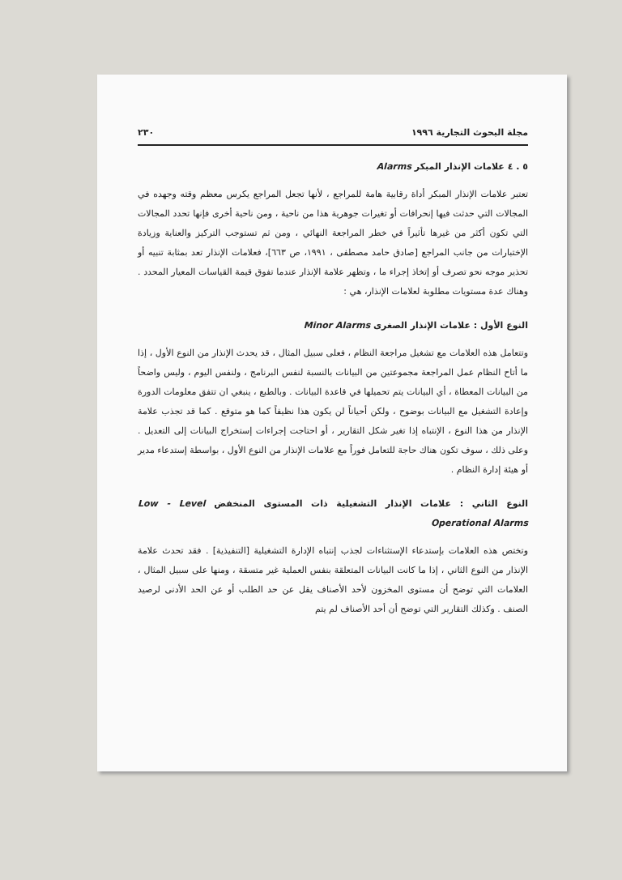مجلة البحوث التجارية ١٩٩٦ ٢٣٠
٥ . ٤ علامات الإنذار المبكر Alarms
تعتبر علامات الإنذار المبكر أداة رقابية هامة للمراجع ، لأنها تجعل المراجع يكرس معظم وقته وجهده في المجالات التي حدثت فيها إنحرافات أو تغيرات جوهرية هذا من ناحية ، ومن ناحية أخرى فإنها تحدد المجالات التي تكون أكثر من غيرها تأثيراً في خطر المراجعة النهائي ، ومن ثم تستوجب التركيز والعناية وزيادة الإختبارات من جانب المراجع [صادق حامد مصطفى ، ١٩٩١، ص ٦٦٣]، فعلامات الإنذار تعد بمثابة تنبيه أو تحذير موجه نحو تصرف أو إتخاذ إجراء ما ، وتظهر علامة الإنذار عندما تفوق قيمة القياسات المعيار المحدد . وهناك عدة مستويات مطلوبة لعلامات الإنذار، هي :
النوع الأول : علامات الإنذار الصغرى Minor Alarms
وتتعامل هذه العلامات مع تشغيل مراجعة النظام ، فعلى سبيل المثال ، قد يحدث الإنذار من النوع الأول ، إذا ما أتاح النظام عمل المراجعة مجموعتين من البيانات بالنسبة لنفس البرنامج ، ولنفس اليوم ، وليس واضحاً من البيانات المعطاة ، أي البيانات يتم تحميلها في قاعدة البيانات . وبالطبع ، ينبغي ان تتفق معلومات الدورة وإعادة التشغيل مع البيانات بوضوح ، ولكن أحياناً لن يكون هذا نظيفاً كما هو متوقع . كما قد تجذب علامة الإنذار من هذا النوع ، الإنتباه إذا تغير شكل التقارير ، أو احتاجت إجراءات إستخراج البيانات إلى التعديل . وعلى ذلك ، سوف تكون هناك حاجة للتعامل فوراً مع علامات الإنذار من النوع الأول ، بواسطة إستدعاء مدير أو هيئة إدارة النظام .
النوع الثاني : علامات الإنذار التشغيلية ذات المستوى المنخفض Low - Level Operational Alarms
وتختص هذه العلامات بإستدعاء الإستثناءات لجذب إنتباه الإدارة التشغيلية [التنفيذية] . فقد تحدث علامة الإنذار من النوع الثاني ، إذا ما كانت البيانات المتعلقة بنفس العملية غير متسقة ، ومنها على سبيل المثال ، العلامات التي توضح أن مستوى المخزون لأحد الأصناف يقل عن حد الطلب أو عن الحد الأدنى لرصيد الصنف . وكذلك التقارير التي توضح أن أحد الأصناف لم يتم